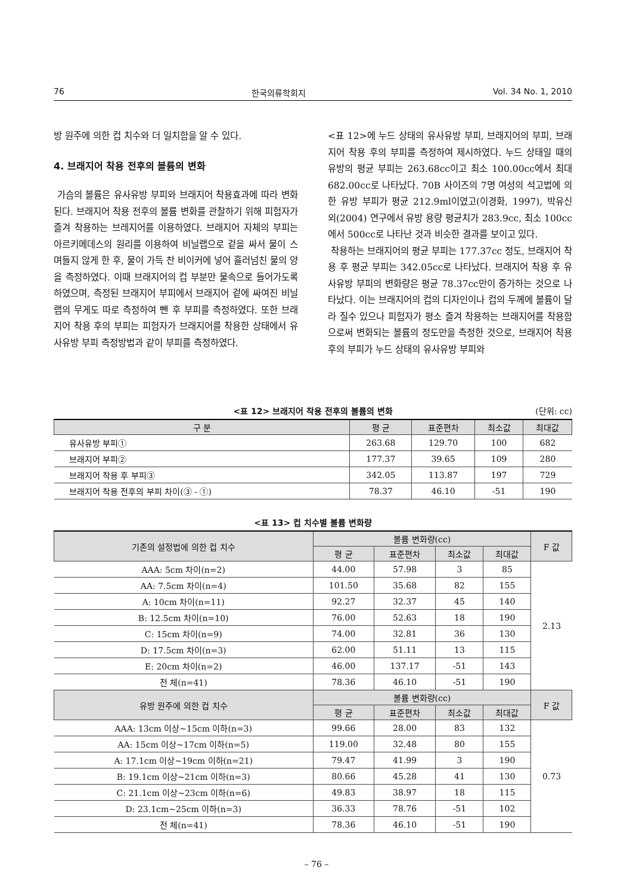76 한국의류학회지 Vol. 34 No. 1, 2010
방 원주에 의한 컵 치수와 더 일치함을 알 수 있다.
4. 브래지어 착용 전후의 볼륨의 변화
가슴의 볼륨은 유사유방 부피와 브래지어 착용효과에 따라 변화된다. 브래지어 착용 전후의 볼륨 변화를 관찰하기 위해 피험자가 즐겨 착용하는 브레지어를 이용하였다. 브래지어 자체의 부피는 아르키메데스의 원리를 이용하여 비닐랩으로 겉을 싸서 물이 스며들지 않게 한 후, 물이 가득 찬 비이커에 넣어 흘러넘친 물의 양을 측정하였다. 이때 브래지어의 컵 부분만 물속으로 들어가도록 하였으며, 측정된 브래지어 부피에서 브래지어 겉에 싸여진 비닐랩의 무게도 따로 측정하여 뺀 후 부피를 측정하였다. 또한 브래지어 착용 후의 부피는 피험자가 브래지어를 착용한 상태에서 유사유방 부피 측정방법과 같이 부피를 측정하였다.
<표 12>에 누드 상태의 유사유방 부피, 브래지어의 부피, 브래지어 착용 후의 부피를 측정하여 제시하였다. 누드 상태일 때의 유방의 평균 부피는 263.68cc이고 최소 100.00cc에서 최대 682.00cc로 나타났다. 70B 사이즈의 7명 여성의 석고법에 의한 유방 부피가 평균 212.9ml이였고(이경화, 1997), 박유신 외(2004) 연구에서 유방 용량 평균치가 283.9cc, 최소 100cc에서 500cc로 나타난 것과 비슷한 결과를 보이고 있다.
착용하는 브래지어의 평균 부피는 177.37cc 정도, 브래지어 착용 후 평균 부피는 342.05cc로 나타났다. 브래지어 착용 후 유사유방 부피의 변화량은 평균 78.37cc만이 증가하는 것으로 나타났다. 이는 브래지어의 컵의 디자인이나 컵의 두께에 볼륨이 달라 질수 있으나 피험자가 평소 즐겨 착용하는 브래지어를 착용함으로써 변화되는 볼륨의 정도만을 측정한 것으로, 브래지어 착용 후의 부피가 누드 상태의 유사유방 부피와
<표 12> 브래지어 착용 전후의 볼륨의 변화 (단위: cc)
| 구 분 | 평 균 | 표준편차 | 최소값 | 최대값 |
| --- | --- | --- | --- | --- |
| 유사유방 부피① | 263.68 | 129.70 | 100 | 682 |
| 브래지어 부피② | 177.37 | 39.65 | 109 | 280 |
| 브래지어 착용 후 부피③ | 342.05 | 113.87 | 197 | 729 |
| 브래지어 착용 전후의 부피 차이(③ - ①) | 78.37 | 46.10 | -51 | 190 |
<표 13> 컵 치수별 볼륨 변화량
| 기존의 설정법에 의한 컵 치수 | 볼륨 변화량(cc) | | | | F 값 |
| --- | --- | --- | --- | --- | --- |
| | 평 균 | 표준편차 | 최소값 | 최대값 | |
| AAA: 5cm 차이(n=2) | 44.00 | 57.98 | 3 | 85 | 2.13 |
| AA: 7.5cm 차이(n=4) | 101.50 | 35.68 | 82 | 155 | |
| A: 10cm 차이(n=11) | 92.27 | 32.37 | 45 | 140 | |
| B: 12.5cm 차이(n=10) | 76.00 | 52.63 | 18 | 190 | |
| C: 15cm 차이(n=9) | 74.00 | 32.81 | 36 | 130 | |
| D: 17.5cm 차이(n=3) | 62.00 | 51.11 | 13 | 115 | |
| E: 20cm 차이(n=2) | 46.00 | 137.17 | -51 | 143 | |
| 전 체(n=41) | 78.36 | 46.10 | -51 | 190 | |
| 유방 원주에 의한 컵 치수 | 볼륨 변화량(cc) | | | | F 값 |
| | 평 균 | 표준편차 | 최소값 | 최대값 | |
| AAA: 13cm 이상~15cm 이하(n=3) | 99.66 | 28.00 | 83 | 132 | 0.73 |
| AA: 15cm 이상~17cm 이하(n=5) | 119.00 | 32.48 | 80 | 155 | |
| A: 17.1cm 이상~19cm 이하(n=21) | 79.47 | 41.99 | 3 | 190 | |
| B: 19.1cm 이상~21cm 이하(n=3) | 80.66 | 45.28 | 41 | 130 | |
| C: 21.1cm 이상~23cm 이하(n=6) | 49.83 | 38.97 | 18 | 115 | |
| D: 23.1cm~25cm 이하(n=3) | 36.33 | 78.76 | -51 | 102 | |
| 전 체(n=41) | 78.36 | 46.10 | -51 | 190 | |
– 76 –